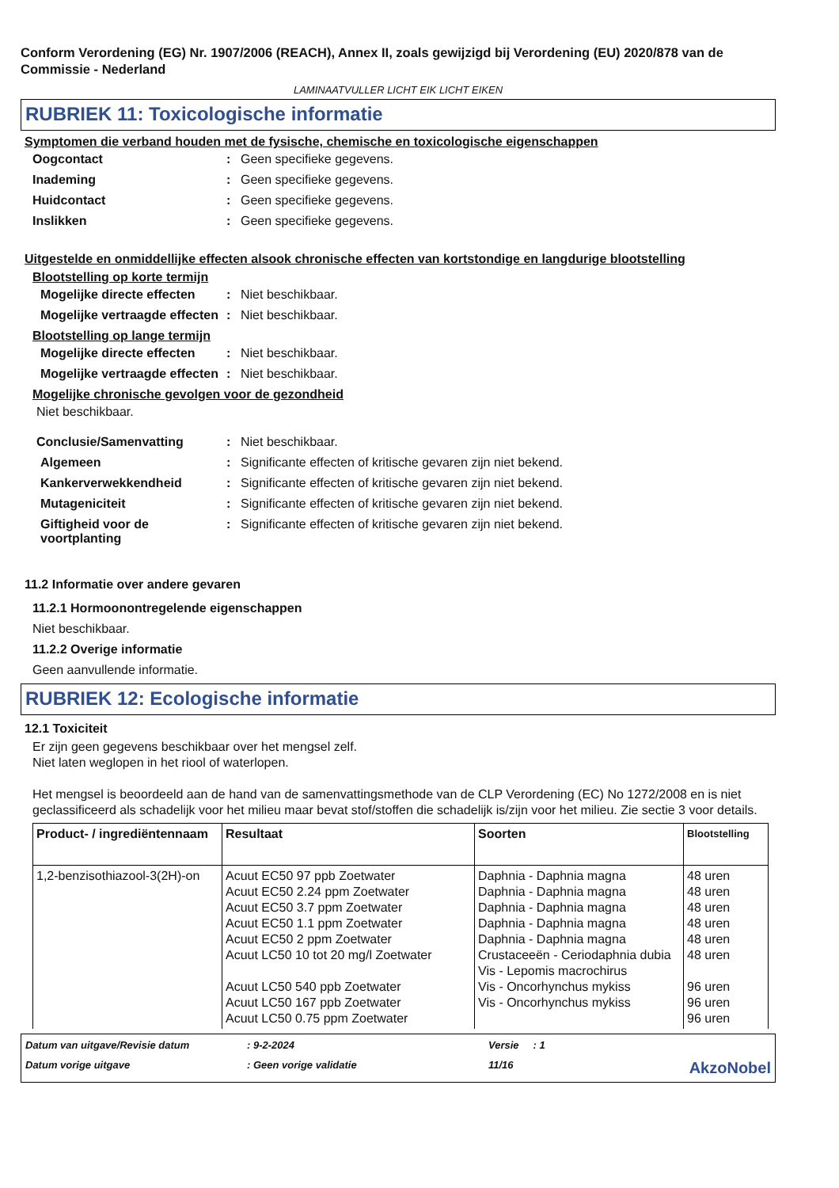Conform Verordening (EG) Nr. 1907/2006 (REACH), Annex II, zoals gewijzigd bij Verordening (EU) 2020/878 van de Commissie - Nederland
LAMINAATVULLER LICHT EIK LICHT EIKEN
RUBRIEK 11: Toxicologische informatie
Symptomen die verband houden met de fysische, chemische en toxicologische eigenschappen
Oogcontact: Geen specifieke gegevens.
Inademing: Geen specifieke gegevens.
Huidcontact: Geen specifieke gegevens.
Inslikken: Geen specifieke gegevens.
Uitgestelde en onmiddellijke effecten alsook chronische effecten van kortstondige en langdurige blootstelling
Blootstelling op korte termijn
Mogelijke directe effecten: Niet beschikbaar.
Mogelijke vertraagde effecten: Niet beschikbaar.
Blootstelling op lange termijn
Mogelijke directe effecten: Niet beschikbaar.
Mogelijke vertraagde effecten: Niet beschikbaar.
Mogelijke chronische gevolgen voor de gezondheid
Niet beschikbaar.
Conclusie/Samenvatting: Niet beschikbaar.
Algemeen: Significante effecten of kritische gevaren zijn niet bekend.
Kankerverwekkendheid: Significante effecten of kritische gevaren zijn niet bekend.
Mutageniciteit: Significante effecten of kritische gevaren zijn niet bekend.
Giftigheid voor de voortplanting: Significante effecten of kritische gevaren zijn niet bekend.
11.2 Informatie over andere gevaren
11.2.1 Hormoonontregelende eigenschappen
Niet beschikbaar.
11.2.2 Overige informatie
Geen aanvullende informatie.
RUBRIEK 12: Ecologische informatie
12.1 Toxiciteit
Er zijn geen gegevens beschikbaar over het mengsel zelf.
Niet laten weglopen in het riool of waterlopen.
Het mengsel is beoordeeld aan de hand van de samenvattingsmethode van de CLP Verordening (EC) No 1272/2008 en is niet geclassificeerd als schadelijk voor het milieu maar bevat stof/stoffen die schadelijk is/zijn voor het milieu. Zie sectie 3 voor details.
| Product- / ingrediëntennaam | Resultaat | Soorten | Blootstelling |
| --- | --- | --- | --- |
| 1,2-benzisothiazool-3(2H)-on | Acuut EC50 97 ppb Zoetwater Acuut EC50 2.24 ppm Zoetwater Acuut EC50 3.7 ppm Zoetwater Acuut EC50 1.1 ppm Zoetwater Acuut EC50 2 ppm Zoetwater Acuut LC50 10 tot 20 mg/l Zoetwater Acuut LC50 540 ppb Zoetwater Acuut LC50 167 ppb Zoetwater Acuut LC50 0.75 ppm Zoetwater | Daphnia - Daphnia magna Daphnia - Daphnia magna Daphnia - Daphnia magna Daphnia - Daphnia magna Daphnia - Daphnia magna Crustaceeën - Ceriodaphnia dubia Vis - Lepomis macrochirus Vis - Oncorhynchus mykiss Vis - Oncorhynchus mykiss | 48 uren 48 uren 48 uren 48 uren 48 uren 48 uren 96 uren 96 uren 96 uren |
Datum van uitgave/Revisie datum: 9-2-2024 Versie : 1 Datum vorige uitgave: Geen vorige validatie 11/16 AkzoNobel